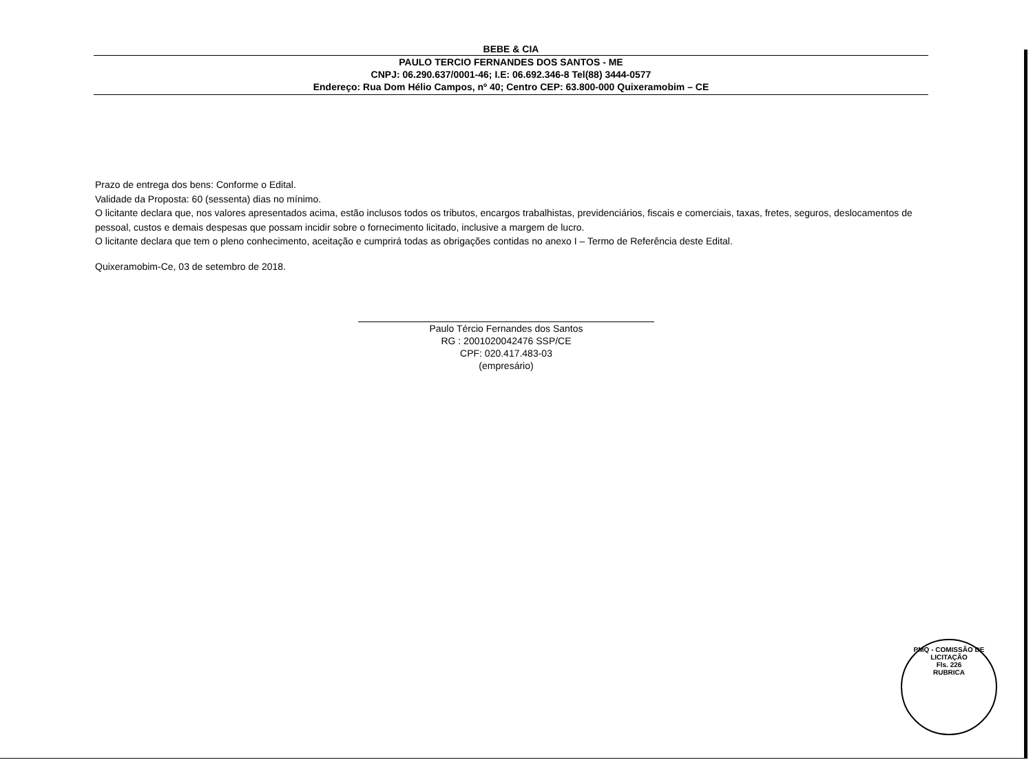BEBE & CIA
PAULO TERCIO FERNANDES DOS SANTOS - ME
CNPJ: 06.290.637/0001-46; I.E: 06.692.346-8 Tel(88) 3444-0577
Endereço: Rua Dom Hélio Campos, nº 40; Centro CEP: 63.800-000 Quixeramobim – CE
Prazo de entrega dos bens: Conforme o Edital.
Validade da Proposta: 60 (sessenta) dias no mínimo.
O licitante declara que, nos valores apresentados acima, estão inclusos todos os tributos, encargos trabalhistas, previdenciários, fiscais e comerciais, taxas, fretes, seguros, deslocamentos de pessoal, custos e demais despesas que possam incidir sobre o fornecimento licitado, inclusive a margem de lucro.
O licitante declara que tem o pleno conhecimento, aceitação e cumprirá todas as obrigações contidas no anexo I – Termo de Referência deste Edital.
Quixeramobim-Ce, 03 de setembro de 2018.
Paulo Tércio Fernandes dos Santos
RG : 2001020042476 SSP/CE
CPF: 020.417.483-03
(empresário)
PMQ - COMISSÃO DE LICITAÇÃO
Fls. 226
RUBRICA